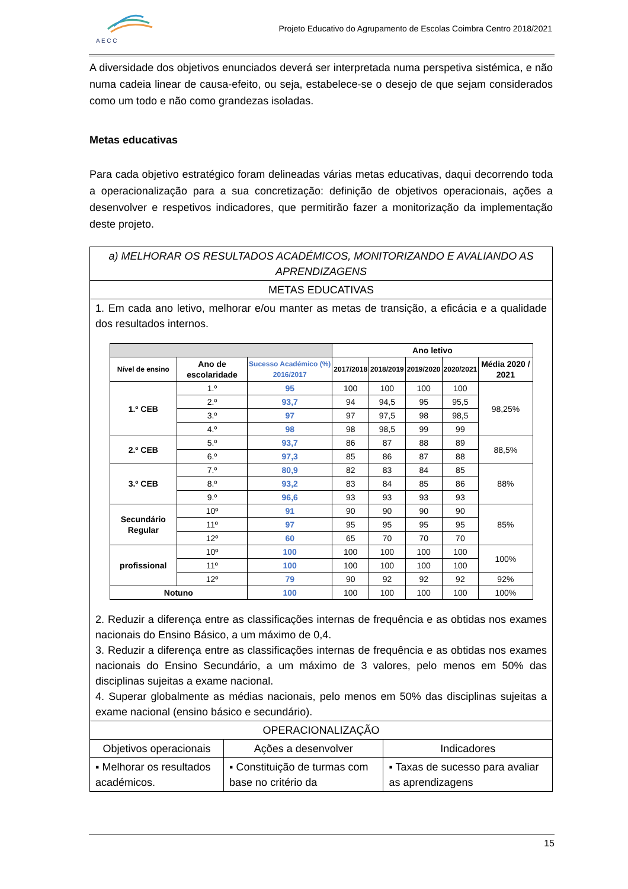A E C C
Projeto Educativo do Agrupamento de Escolas Coimbra Centro 2018/2021
A diversidade dos objetivos enunciados deverá ser interpretada numa perspetiva sistémica, e não numa cadeia linear de causa-efeito, ou seja, estabelece-se o desejo de que sejam considerados como um todo e não como grandezas isoladas.
Metas educativas
Para cada objetivo estratégico foram delineadas várias metas educativas, daqui decorrendo toda a operacionalização para a sua concretização: definição de objetivos operacionais, ações a desenvolver e respetivos indicadores, que permitirão fazer a monitorização da implementação deste projeto.
| a) MELHORAR OS RESULTADOS ACADÉMICOS, MONITORIZANDO E AVALIANDO AS APRENDIZAGENS | | |
| METAS EDUCATIVAS | | |
| 1. Em cada ano letivo, melhorar e/ou manter as metas de transição, a eficácia e a qualidade dos resultados internos. / / / / Ano letivo / / / / / / --- / --- / --- / --- / --- / --- / --- / --- / / Nível de ensino / Ano de escolaridade / Sucesso Académico (%) 2016/2017 / 2017/2018 / 2018/2019 / 2019/2020 / 2020/2021 / Média 2020 / 2021 / / 1.º CEB / 1.º / 95 / 100 / 100 / 100 / 100 / 98,25% / / / 2.º / 93,7 / 94 / 94,5 / 95 / 95,5 / / / / 3.º / 97 / 97 / 97,5 / 98 / 98,5 / / / / 4.º / 98 / 98 / 98,5 / 99 / 99 / / / 2.º CEB / 5.º / 93,7 / 86 / 87 / 88 / 89 / 88,5% / / / 6.º / 97,3 / 85 / 86 / 87 / 88 / / / 3.º CEB / 7.º / 80,9 / 82 / 83 / 84 / 85 / 88% / / / 8.º / 93,2 / 83 / 84 / 85 / 86 / / / / 9.º / 96,6 / 93 / 93 / 93 / 93 / / / Secundário Regular / 10º / 91 / 90 / 90 / 90 / 90 / 85% / / / 11º / 97 / 95 / 95 / 95 / 95 / / / / 12º / 60 / 65 / 70 / 70 / 70 / / / profissional / 10º / 100 / 100 / 100 / 100 / 100 / 100% / / / 11º / 100 / 100 / 100 / 100 / 100 / / / / 12º / 79 / 90 / 92 / 92 / 92 / 92% / / Notuno / / 100 / 100 / 100 / 100 / 100 / 100% / 2. Reduzir a diferença entre as classificações internas de frequência e as obtidas nos exames nacionais do Ensino Básico, a um máximo de 0,4. 3. Reduzir a diferença entre as classificações internas de frequência e as obtidas nos exames nacionais do Ensino Secundário, a um máximo de 3 valores, pelo menos em 50% das disciplinas sujeitas a exame nacional. 4. Superar globalmente as médias nacionais, pelo menos em 50% das disciplinas sujeitas a exame nacional (ensino básico e secundário). | | |
| OPERACIONALIZAÇÃO | | |
| Objetivos operacionais | Ações a desenvolver | Indicadores |
| ▪ Melhorar os resultados académicos. | ▪ Constituição de turmas com base no critério da | ▪ Taxas de sucesso para avaliar as aprendizagens |
15